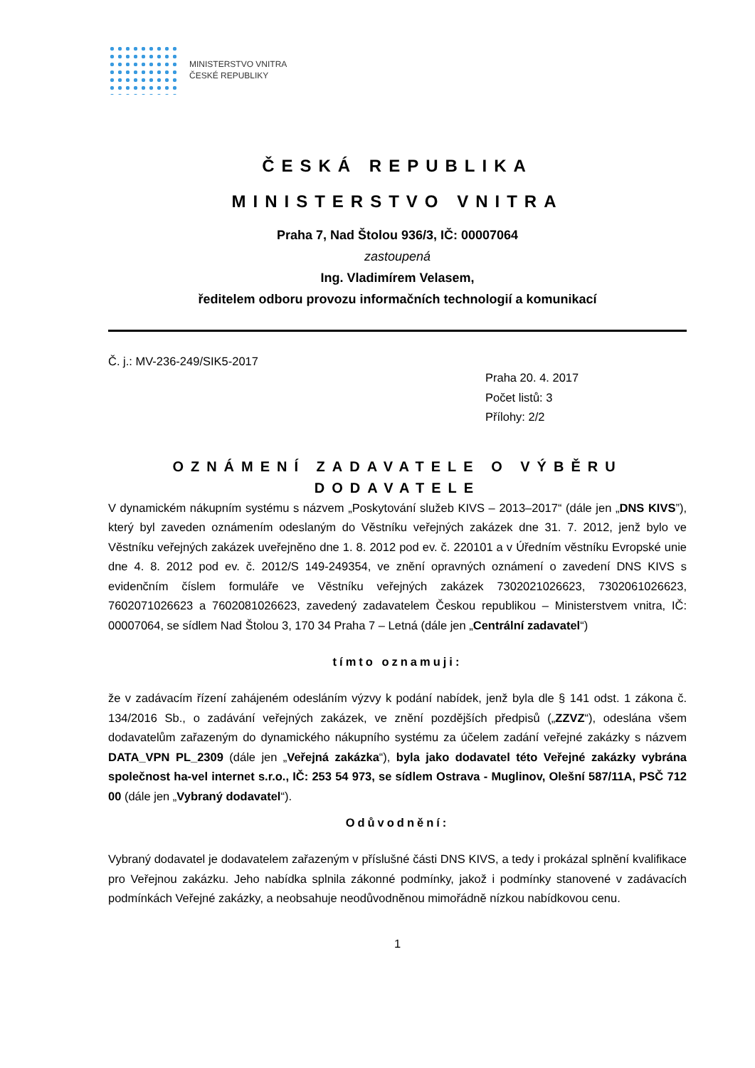MINISTERSTVO VNITRA
ČESKÉ REPUBLIKY
ČESKÁ REPUBLIKA
MINISTERSTVO VNITRA
Praha 7, Nad Štolou 936/3, IČ: 00007064
zastoupená
Ing. Vladimírem Velasem,
ředitelem odboru provozu informačních technologií a komunikací
Č. j.: MV-236-249/SIK5-2017
Praha 20. 4. 2017
Počet listů: 3
Přílohy: 2/2
OZNÁMENÍ ZADAVATELE O VÝBĚRU DODAVATELE
V dynamickém nákupním systému s názvem „Poskytování služeb KIVS – 2013–2017“ (dále jen „DNS KIVS”), který byl zaveden oznámením odeslaným do Věstníku veřejných zakázek dne 31. 7. 2012, jenž bylo ve Věstníku veřejných zakázek uveřejněno dne 1. 8. 2012 pod ev. č. 220101 a v Úředním věstníku Evropské unie dne 4. 8. 2012 pod ev. č. 2012/S 149-249354, ve znění opravných oznámení o zavedení DNS KIVS s evidenčním číslem formuláře ve Věstníku veřejných zakázek 7302021026623, 7302061026623, 7602071026623 a 7602081026623, zavedený zadavatelem Českou republikou – Ministerstvem vnitra, IČ: 00007064, se sídlem Nad Štolou 3, 170 34 Praha 7 – Letná (dále jen „Centrální zadavatel“)
tímto oznamuji:
že v zadávacím řízení zahájeném odesláním výzvy k podání nabídek, jenž byla dle § 141 odst. 1 zákona č. 134/2016 Sb., o zadávání veřejných zakázek, ve znění pozdějších předpisů („ZZVZ“), odeslána všem dodavatelům zařazeným do dynamického nákupního systému za účelem zadání veřejné zakázky s názvem DATA_VPN PL_2309 (dále jen „Veřejná zakázka“), byla jako dodavatel této Veřejné zakázky vybrána společnost ha-vel internet s.r.o., IČ: 253 54 973, se sídlem Ostrava - Muglinov, Olešní 587/11A, PSČ 712 00 (dále jen „Vybraný dodavatel“).
Odůvodnění:
Vybraný dodavatel je dodavatelem zařazeným v příslušné části DNS KIVS, a tedy i prokázal splnění kvalifikace pro Veřejnou zakázku. Jeho nabídka splnila zákonné podmínky, jakož i podmínky stanovené v zadávacích podmínkách Veřejné zakázky, a neobsahuje neodůvodněnou mimořádně nízkou nabídkovou cenu.
1